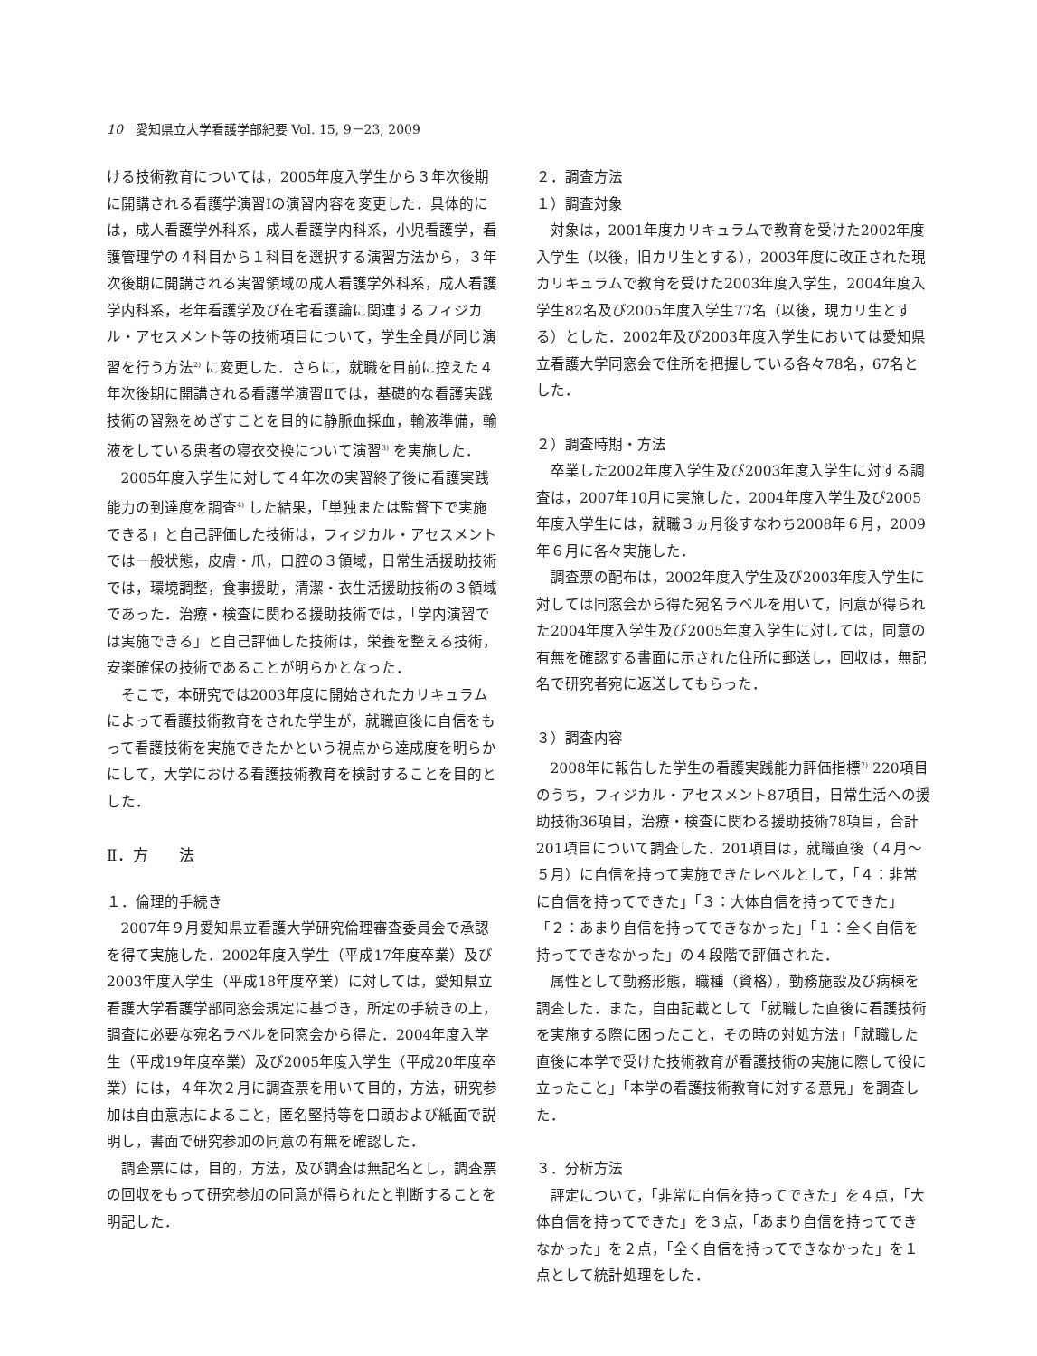10　愛知県立大学看護学部紀要 Vol. 15, 9－23, 2009
ける技術教育については，2005年度入学生から３年次後期に開講される看護学演習Ⅰの演習内容を変更した．具体的には，成人看護学外科系，成人看護学内科系，小児看護学，看護管理学の４科目から１科目を選択する演習方法から，３年次後期に開講される実習領域の成人看護学外科系，成人看護学内科系，老年看護学及び在宅看護論に関連するフィジカル・アセスメント等の技術項目について，学生全員が同じ演習を行う方法<sup>2)</sup> に変更した．さらに，就職を目前に控えた４年次後期に開講される看護学演習Ⅱでは，基礎的な看護実践技術の習熟をめざすことを目的に静脈血採血，輸液準備，輸液をしている患者の寝衣交換について演習<sup>3)</sup> を実施した．
2005年度入学生に対して４年次の実習終了後に看護実践能力の到達度を調査<sup>4)</sup> した結果，「単独または監督下で実施できる」と自己評価した技術は，フィジカル・アセスメントでは一般状態，皮膚・爪，口腔の３領域，日常生活援助技術では，環境調整，食事援助，清潔・衣生活援助技術の３領域であった．治療・検査に関わる援助技術では，「学内演習では実施できる」と自己評価した技術は，栄養を整える技術，安楽確保の技術であることが明らかとなった．
そこで，本研究では2003年度に開始されたカリキュラムによって看護技術教育をされた学生が，就職直後に自信をもって看護技術を実施できたかという視点から達成度を明らかにして，大学における看護技術教育を検討することを目的とした．
Ⅱ．方　　法
１．倫理的手続き
2007年９月愛知県立看護大学研究倫理審査委員会で承認を得て実施した．2002年度入学生（平成17年度卒業）及び2003年度入学生（平成18年度卒業）に対しては，愛知県立看護大学看護学部同窓会規定に基づき，所定の手続きの上，調査に必要な宛名ラベルを同窓会から得た．2004年度入学生（平成19年度卒業）及び2005年度入学生（平成20年度卒業）には，４年次２月に調査票を用いて目的，方法，研究参加は自由意志によること，匿名堅持等を口頭および紙面で説明し，書面で研究参加の同意の有無を確認した．
調査票には，目的，方法，及び調査は無記名とし，調査票の回収をもって研究参加の同意が得られたと判断することを明記した．
２．調査方法
１）調査対象
対象は，2001年度カリキュラムで教育を受けた2002年度入学生（以後，旧カリ生とする），2003年度に改正された現カリキュラムで教育を受けた2003年度入学生，2004年度入学生82名及び2005年度入学生77名（以後，現カリ生とする）とした．2002年及び2003年度入学生においては愛知県立看護大学同窓会で住所を把握している各々78名，67名とした．
２）調査時期・方法
卒業した2002年度入学生及び2003年度入学生に対する調査は，2007年10月に実施した．2004年度入学生及び2005年度入学生には，就職３ヵ月後すなわち2008年６月，2009年６月に各々実施した．
調査票の配布は，2002年度入学生及び2003年度入学生に対しては同窓会から得た宛名ラベルを用いて，同意が得られた2004年度入学生及び2005年度入学生に対しては，同意の有無を確認する書面に示された住所に郵送し，回収は，無記名で研究者宛に返送してもらった．
３）調査内容
2008年に報告した学生の看護実践能力評価指標<sup>2)</sup> 220項目のうち，フィジカル・アセスメント87項目，日常生活への援助技術36項目，治療・検査に関わる援助技術78項目，合計201項目について調査した．201項目は，就職直後（４月～５月）に自信を持って実施できたレベルとして，「４：非常に自信を持ってできた」「３：大体自信を持ってできた」「２：あまり自信を持ってできなかった」「１：全く自信を持ってできなかった」の４段階で評価された．
属性として勤務形態，職種（資格），勤務施設及び病棟を調査した．また，自由記載として「就職した直後に看護技術を実施する際に困ったこと，その時の対処方法」「就職した直後に本学で受けた技術教育が看護技術の実施に際して役に立ったこと」「本学の看護技術教育に対する意見」を調査した．
３．分析方法
評定について，「非常に自信を持ってできた」を４点，「大体自信を持ってできた」を３点，「あまり自信を持ってできなかった」を２点，「全く自信を持ってできなかった」を１点として統計処理をした．